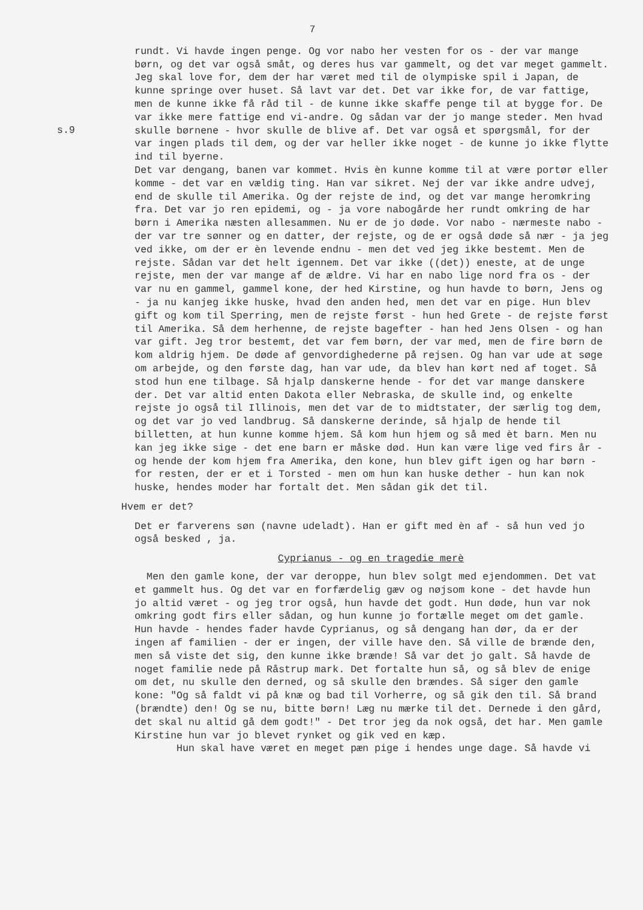7
rundt. Vi havde ingen penge. Og vor nabo her vesten for os - der var mange børn, og det var også småt, og deres hus var gammelt, og det var meget gammelt. Jeg skal love for, dem der har været med til de olympiske spil i Japan, de kunne springe over huset. Så lavt var det. Det var ikke for, de var fattige, men de kunne ikke få råd til - de kunne ikke skaffe penge til at bygge for. De var ikke mere fattige end vi-andre. Og sådan var der jo mange steder. Men hvad skulle børnene - hvor skulle de blive af. Det var også et spørgsmål, for der var ingen plads til dem, og der var heller ikke noget - de kunne jo ikke flytte ind til byerne.
s.9
Det var dengang, banen var kommet. Hvis èn kunne komme til at være portør eller komme - det var en vældig ting. Han var sikret. Nej der var ikke andre udvej, end de skulle til Amerika. Og der rejste de ind, og det var mange heromkring fra. Det var jo ren epidemi, og - ja vore nabogårde her rundt omkring de har børn i Amerika næsten allesammen. Nu er de jo døde. Vor nabo - nærmeste nabo - der var tre sønner og en datter, der rejste, og de er også døde så nær - ja jeg ved ikke, om der er èn levende endnu - men det ved jeg ikke bestemt. Men de rejste. Sådan var det helt igennem. Det var ikke ((det)) eneste, at de unge rejste, men der var mange af de ældre. Vi har en nabo lige nord fra os - der var nu en gammel, gammel kone, der hed Kirstine, og hun havde to børn, Jens og - ja nu kanjeg ikke huske, hvad den anden hed, men det var en pige. Hun blev gift og kom til Sperring, men de rejste først - hun hed Grete - de rejste først til Amerika. Så dem herhenne, de rejste bagefter - han hed Jens Olsen - og han var gift. Jeg tror bestemt, det var fem børn, der var med, men de fire børn de kom aldrig hjem. De døde af genvordighederne på rejsen. Og han var ude at søge om arbejde, og den første dag, han var ude, da blev han kørt ned af toget. Så stod hun ene tilbage. Så hjalp danskerne hende - for det var mange danskere der. Det var altid enten Dakota eller Nebraska, de skulle ind, og enkelte rejste jo også til Illinois, men det var de to midtstater, der særlig tog dem, og det var jo ved landbrug. Så danskerne derinde, så hjalp de hende til billetten, at hun kunne komme hjem. Så kom hun hjem og så med èt barn. Men nu kan jeg ikke sige - det ene barn er måske død. Hun kan være lige ved firs år - og hende der kom hjem fra Amerika, den kone, hun blev gift igen og har børn - for resten, der er et i Torsted - men om hun kan huske dether - hun kan nok huske, hendes moder har fortalt det. Men sådan gik det til.
Hvem er det?
Det er farverens søn (navne udeladt). Han er gift med èn af - så hun ved jo også besked , ja.
Cyprianus - og en tragedie merè
Men den gamle kone, der var deroppe, hun blev solgt med ejendommen. Det vat et gammelt hus. Og det var en forfærdelig gæv og nøjsom kone - det havde hun jo altid været - og jeg tror også, hun havde det godt. Hun døde, hun var nok omkring godt firs eller sådan, og hun kunne jo fortælle meget om det gamle. Hun havde - hendes fader havde Cyprianus, og så dengang han dør, da er der ingen af familien - der er ingen, der ville have den. Så ville de brænde den, men så viste det sig, den kunne ikke brænde! Så var det jo galt. Så havde de noget familie nede på Råstrup mark. Det fortalte hun så, og så blev de enige om det, nu skulle den derned, og så skulle den brændes. Så siger den gamle kone: "Og så faldt vi på knæ og bad til Vorherre, og så gik den til. Så brand (brændte) den! Og se nu, bitte børn! Læg nu mærke til det. Dernede i den gård, det skal nu altid gå dem godt!" - Det tror jeg da nok også, det har. Men gamle Kirstine hun var jo blevet rynket og gik ved en kæp.
Hun skal have været en meget pæn pige i hendes unge dage. Så havde vi